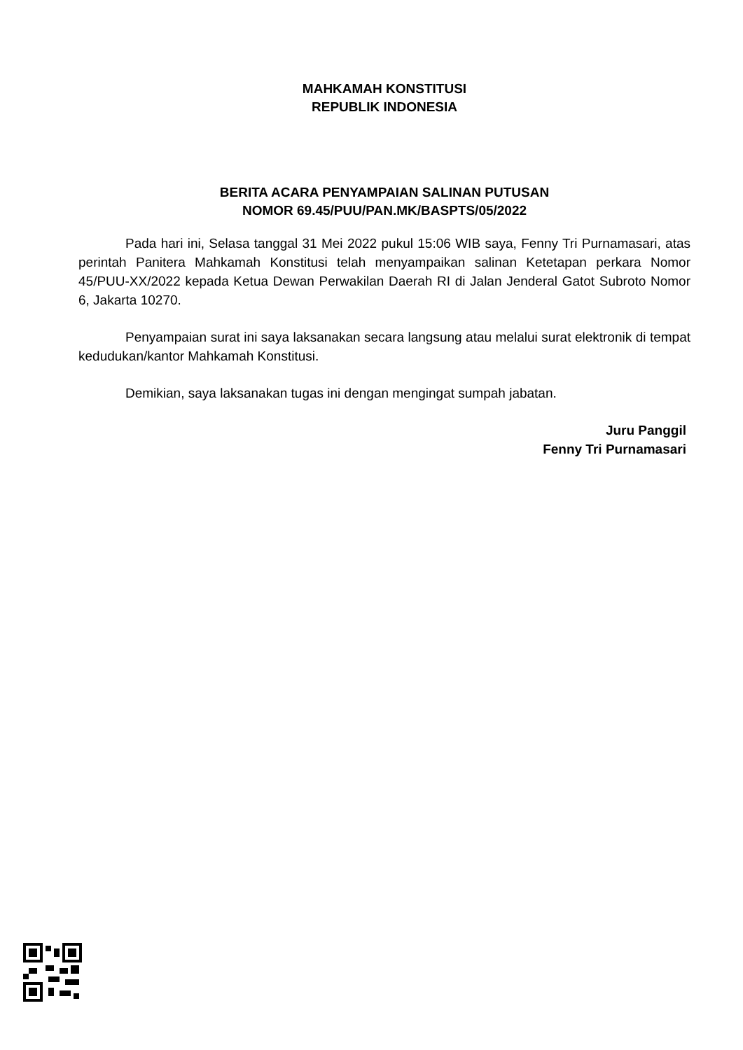MAHKAMAH KONSTITUSI
REPUBLIK INDONESIA
BERITA ACARA PENYAMPAIAN SALINAN PUTUSAN
NOMOR 69.45/PUU/PAN.MK/BASPTS/05/2022
Pada hari ini, Selasa tanggal 31 Mei 2022 pukul 15:06 WIB saya, Fenny Tri Purnamasari, atas perintah Panitera Mahkamah Konstitusi telah menyampaikan salinan Ketetapan perkara Nomor 45/PUU-XX/2022 kepada Ketua Dewan Perwakilan Daerah RI di Jalan Jenderal Gatot Subroto Nomor 6, Jakarta 10270.
Penyampaian surat ini saya laksanakan secara langsung atau melalui surat elektronik di tempat kedudukan/kantor Mahkamah Konstitusi.
Demikian, saya laksanakan tugas ini dengan mengingat sumpah jabatan.
Juru Panggil
Fenny Tri Purnamasari